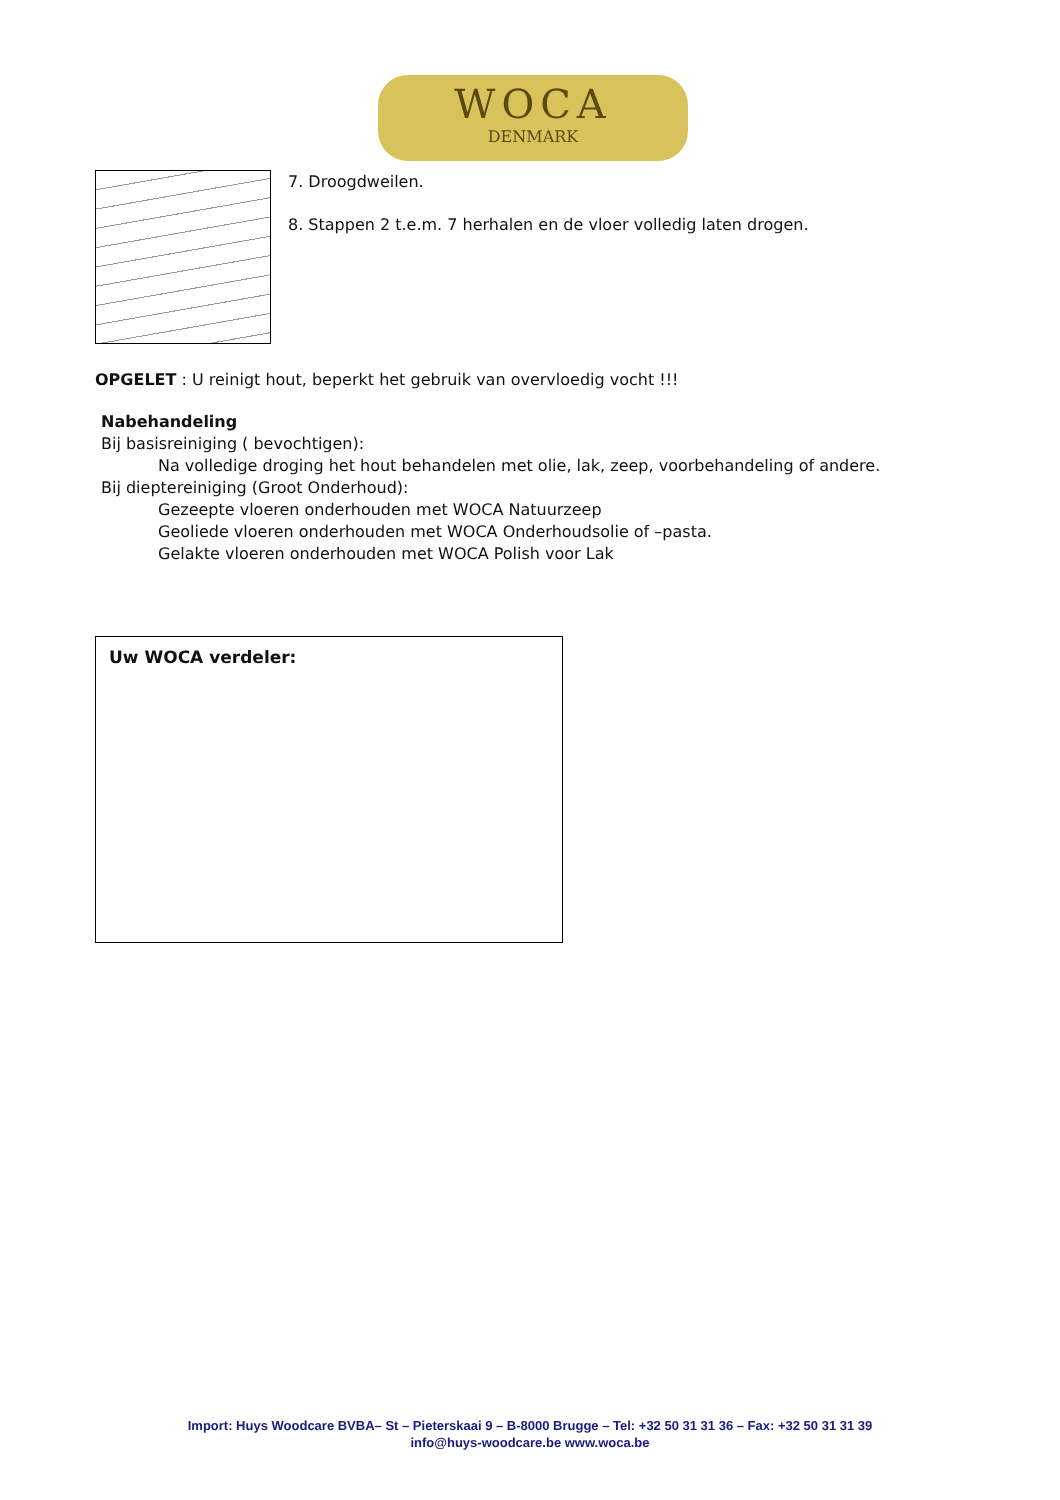WOCA
DENMARK
7. Droogdweilen.
8. Stappen 2 t.e.m. 7 herhalen en de vloer volledig laten drogen.
OPGELET : U reinigt hout, beperkt het gebruik van overvloedig vocht !!!
Nabehandeling
Bij basisreiniging ( bevochtigen):
Na volledige droging het hout behandelen met olie, lak, zeep, voorbehandeling of andere.
Bij dieptereiniging (Groot Onderhoud):
Gezeepte vloeren onderhouden met WOCA Natuurzeep
Geoliede vloeren onderhouden met WOCA Onderhoudsolie of –pasta.
Gelakte vloeren onderhouden met WOCA Polish voor Lak
Uw WOCA verdeler:
Import: Huys Woodcare BVBA– St – Pieterskaai 9 – B-8000 Brugge – Tel: +32 50 31 31 36 – Fax: +32 50 31 31 39
info@huys-woodcare.be www.woca.be